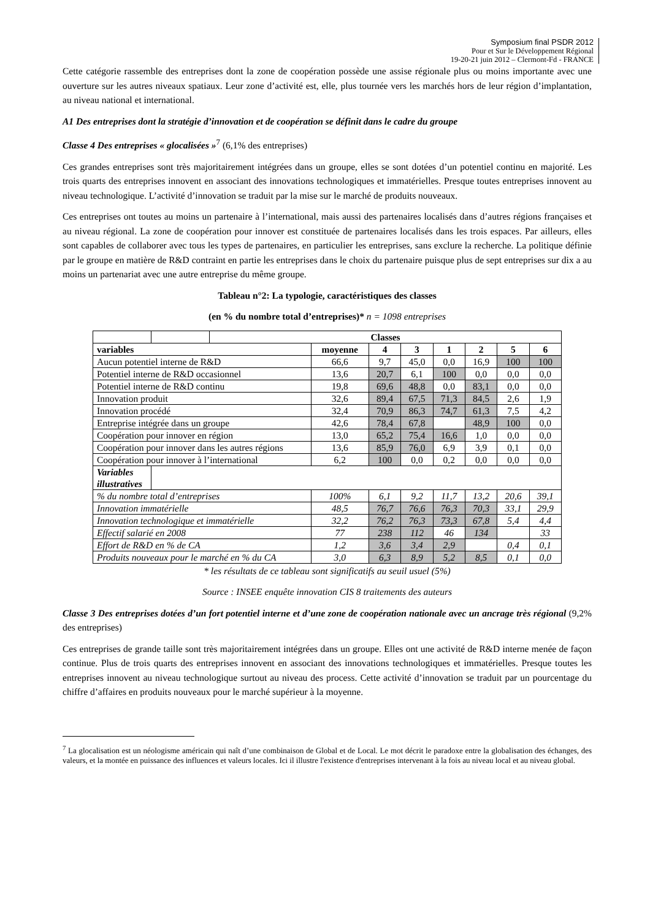Symposium final PSDR 2012
Pour et Sur le Développement Régional
19-20-21 juin 2012 – Clermont-Fd - FRANCE
Cette catégorie rassemble des entreprises dont la zone de coopération possède une assise régionale plus ou moins importante avec une ouverture sur les autres niveaux spatiaux. Leur zone d’activité est, elle, plus tournée vers les marchés hors de leur région d’implantation, au niveau national et international.
A1 Des entreprises dont la stratégie d’innovation et de coopération se définit dans le cadre du groupe
Classe 4 Des entreprises « glocalisées »<sup>7</sup> (6,1% des entreprises)
Ces grandes entreprises sont très majoritairement intégrées dans un groupe, elles se sont dotées d’un potentiel continu en majorité. Les trois quarts des entreprises innovent en associant des innovations technologiques et immatérielles. Presque toutes entreprises innovent au niveau technologique. L’activité d’innovation se traduit par la mise sur le marché de produits nouveaux.
Ces entreprises ont toutes au moins un partenaire à l’international, mais aussi des partenaires localisés dans d’autres régions françaises et au niveau régional. La zone de coopération pour innover est constituée de partenaires localisés dans les trois espaces. Par ailleurs, elles sont capables de collaborer avec tous les types de partenaires, en particulier les entreprises, sans exclure la recherche. La politique définie par le groupe en matière de R&D contraint en partie les entreprises dans le choix du partenaire puisque plus de sept entreprises sur dix a au moins un partenariat avec une autre entreprise du même groupe.
Tableau n°2: La typologie, caractéristiques des classes
(en % du nombre total d’entreprises)* n = 1098 entreprises
| | | Classes | | | | | | | |
| variables | | | moyenne | 4 | 3 | 1 | 2 | 5 | 6 |
| Aucun potentiel interne de R&D | | | 66,6 | 9,7 | 45,0 | 0,0 | 16,9 | 100 | 100 |
| Potentiel interne de R&D occasionnel | | | 13,6 | 20,7 | 6,1 | 100 | 0,0 | 0,0 | 0,0 |
| Potentiel interne de R&D continu | | | 19,8 | 69,6 | 48,8 | 0,0 | 83,1 | 0,0 | 0,0 |
| Innovation produit | | | 32,6 | 89,4 | 67,5 | 71,3 | 84,5 | 2,6 | 1,9 |
| Innovation procédé | | | 32,4 | 70,9 | 86,3 | 74,7 | 61,3 | 7,5 | 4,2 |
| Entreprise intégrée dans un groupe | | | 42,6 | 78,4 | 67,8 | | 48,9 | 100 | 0,0 |
| Coopération pour innover en région | | | 13,0 | 65,2 | 75,4 | 16,6 | 1,0 | 0,0 | 0,0 |
| Coopération pour innover dans les autres régions | | | 13,6 | 85,9 | 76,0 | 6,9 | 3,9 | 0,1 | 0,0 |
| Coopération pour innover à l’international | | | 6,2 | 100 | 0,0 | 0,2 | 0,0 | 0,0 | 0,0 |
| Variables illustratives | | | | | | | | | |
| % du nombre total d’entreprises | | | 100% | 6,1 | 9,2 | 11,7 | 13,2 | 20,6 | 39,1 |
| Innovation immatérielle | | | 48,5 | 76,7 | 76,6 | 76,3 | 70,3 | 33,1 | 29,9 |
| Innovation technologique et immatérielle | | | 32,2 | 76,2 | 76,3 | 73,3 | 67,8 | 5,4 | 4,4 |
| Effectif salarié en 2008 | | | 77 | 238 | 112 | 46 | 134 | | 33 |
| Effort de R&D en % de CA | | | 1,2 | 3,6 | 3,4 | 2,9 | | 0,4 | 0,1 |
| Produits nouveaux pour le marché en % du CA | | | 3,0 | 6,3 | 8,9 | 5,2 | 8,5 | 0,1 | 0,0 |
* les résultats de ce tableau sont significatifs au seuil usuel (5%)
Source : INSEE enquête innovation CIS 8 traitements des auteurs
Classe 3 Des entreprises dotées d’un fort potentiel interne et d’une zone de coopération nationale avec un ancrage très régional (9,2% des entreprises)
Ces entreprises de grande taille sont très majoritairement intégrées dans un groupe. Elles ont une activité de R&D interne menée de façon continue. Plus de trois quarts des entreprises innovent en associant des innovations technologiques et immatérielles. Presque toutes les entreprises innovent au niveau technologique surtout au niveau des process. Cette activité d’innovation se traduit par un pourcentage du chiffre d’affaires en produits nouveaux pour le marché supérieur à la moyenne.
<sup>7</sup> La glocalisation est un néologisme américain qui naît d’une combinaison de Global et de Local. Le mot décrit le paradoxe entre la globalisation des échanges, des valeurs, et la montée en puissance des influences et valeurs locales. Ici il illustre l'existence d'entreprises intervenant à la fois au niveau local et au niveau global.